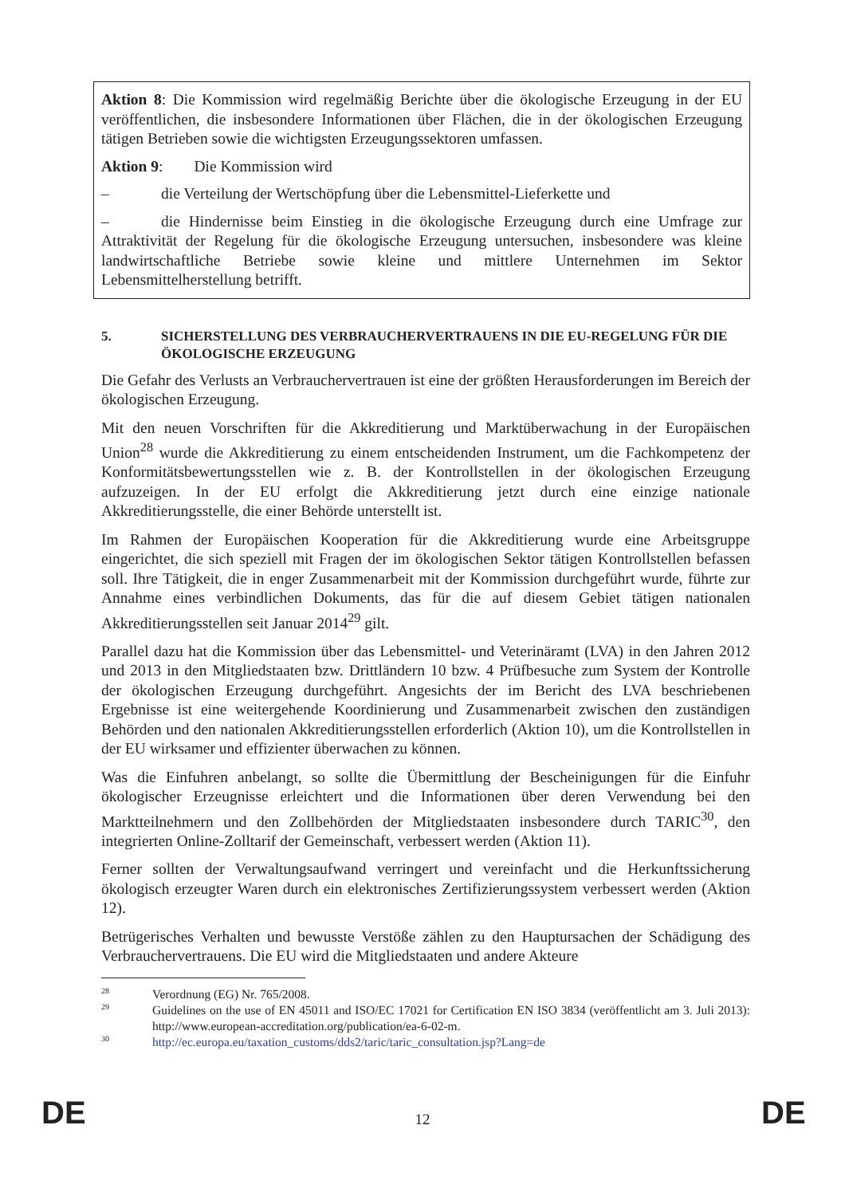Aktion 8: Die Kommission wird regelmäßig Berichte über die ökologische Erzeugung in der EU veröffentlichen, die insbesondere Informationen über Flächen, die in der ökologischen Erzeugung tätigen Betrieben sowie die wichtigsten Erzeugungssektoren umfassen.
Aktion 9: Die Kommission wird
– die Verteilung der Wertschöpfung über die Lebensmittel-Lieferkette und
– die Hindernisse beim Einstieg in die ökologische Erzeugung durch eine Umfrage zur Attraktivität der Regelung für die ökologische Erzeugung untersuchen, insbesondere was kleine landwirtschaftliche Betriebe sowie kleine und mittlere Unternehmen im Sektor Lebensmittelherstellung betrifft.
5. SICHERSTELLUNG DES VERBRAUCHERVERTRAUENS IN DIE EU-REGELUNG FÜR DIE ÖKOLOGISCHE ERZEUGUNG
Die Gefahr des Verlusts an Verbrauchervertrauen ist eine der größten Herausforderungen im Bereich der ökologischen Erzeugung.
Mit den neuen Vorschriften für die Akkreditierung und Marktüberwachung in der Europäischen Union<sup>28</sup> wurde die Akkreditierung zu einem entscheidenden Instrument, um die Fachkompetenz der Konformitätsbewertungsstellen wie z. B. der Kontrollstellen in der ökologischen Erzeugung aufzuzeigen. In der EU erfolgt die Akkreditierung jetzt durch eine einzige nationale Akkreditierungsstelle, die einer Behörde unterstellt ist.
Im Rahmen der Europäischen Kooperation für die Akkreditierung wurde eine Arbeitsgruppe eingerichtet, die sich speziell mit Fragen der im ökologischen Sektor tätigen Kontrollstellen befassen soll. Ihre Tätigkeit, die in enger Zusammenarbeit mit der Kommission durchgeführt wurde, führte zur Annahme eines verbindlichen Dokuments, das für die auf diesem Gebiet tätigen nationalen Akkreditierungsstellen seit Januar 2014<sup>29</sup> gilt.
Parallel dazu hat die Kommission über das Lebensmittel- und Veterinäramt (LVA) in den Jahren 2012 und 2013 in den Mitgliedstaaten bzw. Drittländern 10 bzw. 4 Prüfbesuche zum System der Kontrolle der ökologischen Erzeugung durchgeführt. Angesichts der im Bericht des LVA beschriebenen Ergebnisse ist eine weitergehende Koordinierung und Zusammenarbeit zwischen den zuständigen Behörden und den nationalen Akkreditierungsstellen erforderlich (Aktion 10), um die Kontrollstellen in der EU wirksamer und effizienter überwachen zu können.
Was die Einfuhren anbelangt, so sollte die Übermittlung der Bescheinigungen für die Einfuhr ökologischer Erzeugnisse erleichtert und die Informationen über deren Verwendung bei den Marktteilnehmern und den Zollbehörden der Mitgliedstaaten insbesondere durch TARIC<sup>30</sup>, den integrierten Online-Zolltarif der Gemeinschaft, verbessert werden (Aktion 11).
Ferner sollten der Verwaltungsaufwand verringert und vereinfacht und die Herkunftssicherung ökologisch erzeugter Waren durch ein elektronisches Zertifizierungssystem verbessert werden (Aktion 12).
Betrügerisches Verhalten und bewusste Verstöße zählen zu den Hauptursachen der Schädigung des Verbrauchervertrauens. Die EU wird die Mitgliedstaaten und andere Akteure
28 Verordnung (EG) Nr. 765/2008.
29 Guidelines on the use of EN 45011 and ISO/EC 17021 for Certification EN ISO 3834 (veröffentlicht am 3. Juli 2013): http://www.european-accreditation.org/publication/ea-6-02-m.
30 http://ec.europa.eu/taxation_customs/dds2/taric/taric_consultation.jsp?Lang=de
DE
12 DE